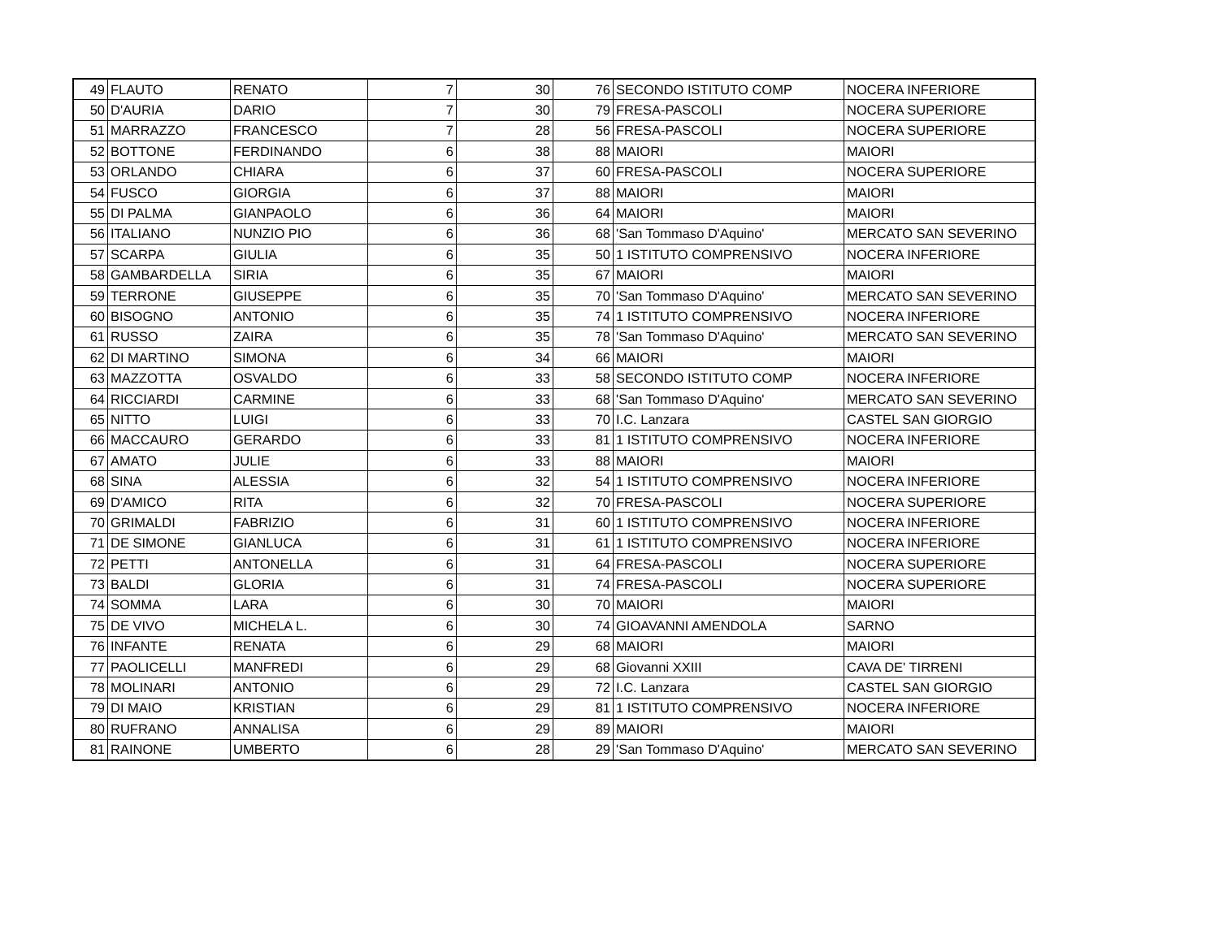| 49 | FLAUTO | RENATO | 7 | 30 | 76 | SECONDO ISTITUTO COMP | NOCERA INFERIORE |
| 50 | D'AURIA | DARIO | 7 | 30 | 79 | FRESA-PASCOLI | NOCERA SUPERIORE |
| 51 | MARRAZZO | FRANCESCO | 7 | 28 | 56 | FRESA-PASCOLI | NOCERA SUPERIORE |
| 52 | BOTTONE | FERDINANDO | 6 | 38 | 88 | MAIORI | MAIORI |
| 53 | ORLANDO | CHIARA | 6 | 37 | 60 | FRESA-PASCOLI | NOCERA SUPERIORE |
| 54 | FUSCO | GIORGIA | 6 | 37 | 88 | MAIORI | MAIORI |
| 55 | DI PALMA | GIANPAOLO | 6 | 36 | 64 | MAIORI | MAIORI |
| 56 | ITALIANO | NUNZIO PIO | 6 | 36 | 68 | 'San Tommaso D'Aquino' | MERCATO SAN SEVERINO |
| 57 | SCARPA | GIULIA | 6 | 35 | 50 | 1 ISTITUTO COMPRENSIVO | NOCERA INFERIORE |
| 58 | GAMBARDELLA | SIRIA | 6 | 35 | 67 | MAIORI | MAIORI |
| 59 | TERRONE | GIUSEPPE | 6 | 35 | 70 | 'San Tommaso D'Aquino' | MERCATO SAN SEVERINO |
| 60 | BISOGNO | ANTONIO | 6 | 35 | 74 | 1 ISTITUTO COMPRENSIVO | NOCERA INFERIORE |
| 61 | RUSSO | ZAIRA | 6 | 35 | 78 | 'San Tommaso D'Aquino' | MERCATO SAN SEVERINO |
| 62 | DI MARTINO | SIMONA | 6 | 34 | 66 | MAIORI | MAIORI |
| 63 | MAZZOTTA | OSVALDO | 6 | 33 | 58 | SECONDO ISTITUTO COMP | NOCERA INFERIORE |
| 64 | RICCIARDI | CARMINE | 6 | 33 | 68 | 'San Tommaso D'Aquino' | MERCATO SAN SEVERINO |
| 65 | NITTO | LUIGI | 6 | 33 | 70 | I.C. Lanzara | CASTEL SAN GIORGIO |
| 66 | MACCAURO | GERARDO | 6 | 33 | 81 | 1 ISTITUTO COMPRENSIVO | NOCERA INFERIORE |
| 67 | AMATO | JULIE | 6 | 33 | 88 | MAIORI | MAIORI |
| 68 | SINA | ALESSIA | 6 | 32 | 54 | 1 ISTITUTO COMPRENSIVO | NOCERA INFERIORE |
| 69 | D'AMICO | RITA | 6 | 32 | 70 | FRESA-PASCOLI | NOCERA SUPERIORE |
| 70 | GRIMALDI | FABRIZIO | 6 | 31 | 60 | 1 ISTITUTO COMPRENSIVO | NOCERA INFERIORE |
| 71 | DE SIMONE | GIANLUCA | 6 | 31 | 61 | 1 ISTITUTO COMPRENSIVO | NOCERA INFERIORE |
| 72 | PETTI | ANTONELLA | 6 | 31 | 64 | FRESA-PASCOLI | NOCERA SUPERIORE |
| 73 | BALDI | GLORIA | 6 | 31 | 74 | FRESA-PASCOLI | NOCERA SUPERIORE |
| 74 | SOMMA | LARA | 6 | 30 | 70 | MAIORI | MAIORI |
| 75 | DE VIVO | MICHELA L. | 6 | 30 | 74 | GIOAVANNI AMENDOLA | SARNO |
| 76 | INFANTE | RENATA | 6 | 29 | 68 | MAIORI | MAIORI |
| 77 | PAOLICELLI | MANFREDI | 6 | 29 | 68 | Giovanni XXIII | CAVA DE' TIRRENI |
| 78 | MOLINARI | ANTONIO | 6 | 29 | 72 | I.C. Lanzara | CASTEL SAN GIORGIO |
| 79 | DI MAIO | KRISTIAN | 6 | 29 | 81 | 1 ISTITUTO COMPRENSIVO | NOCERA INFERIORE |
| 80 | RUFRANO | ANNALISA | 6 | 29 | 89 | MAIORI | MAIORI |
| 81 | RAINONE | UMBERTO | 6 | 28 | 29 | 'San Tommaso D'Aquino' | MERCATO SAN SEVERINO |